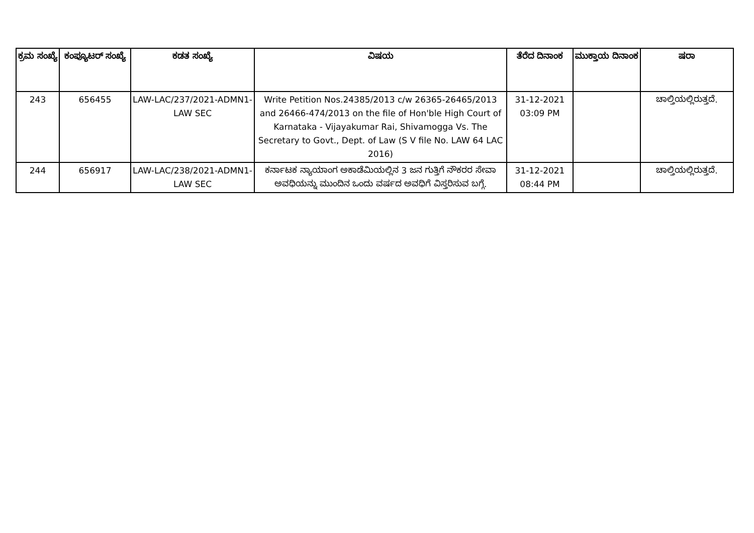| ಕ್ರಮ ಸಂಖ್ಯೆ | ಕಂಪ್ಯೂಟರ್ ಸಂಖ್ಯೆ | ಕಡತ ಸಂಖ್ಯೆ | ವಿಷಯ | ತೆರೆದ ದಿನಾಂಕ | ಮುಕ್ತಾಯ ದಿನಾಂಕ | ಷರಾ |
| --- | --- | --- | --- | --- | --- | --- |
| 243 | 656455 | LAW-LAC/237/2021-ADMN1-LAW SEC | Write Petition Nos.24385/2013 c/w 26365-26465/2013 and 26466-474/2013 on the file of Hon'ble High Court of Karnataka - Vijayakumar Rai, Shivamogga Vs. The Secretary to Govt., Dept. of Law (S V file No. LAW 64 LAC 2016) | 31-12-2021 03:09 PM | | ಚಾಲ್ತಿಯಲ್ಲಿರುತ್ತದೆ. |
| 244 | 656917 | LAW-LAC/238/2021-ADMN1-LAW SEC | ಕರ್ನಾಟಕ ನ್ಯಾಯಾಂಗ ಅಕಾಡೆಮಿಯಲ್ಲಿನ 3 ಜನ ಗುತ್ತಿಗೆ ನೌಕರರ ಸೇವಾ ಅವಧಿಯನ್ನು ಮುಂದಿನ ಒಂದು ವರ್ಷದ ಅವಧಿಗೆ ವಿಸ್ತರಿಸುವ ಬಗ್ಗೆ. | 31-12-2021 08:44 PM | | ಚಾಲ್ತಿಯಲ್ಲಿರುತ್ತದೆ. |